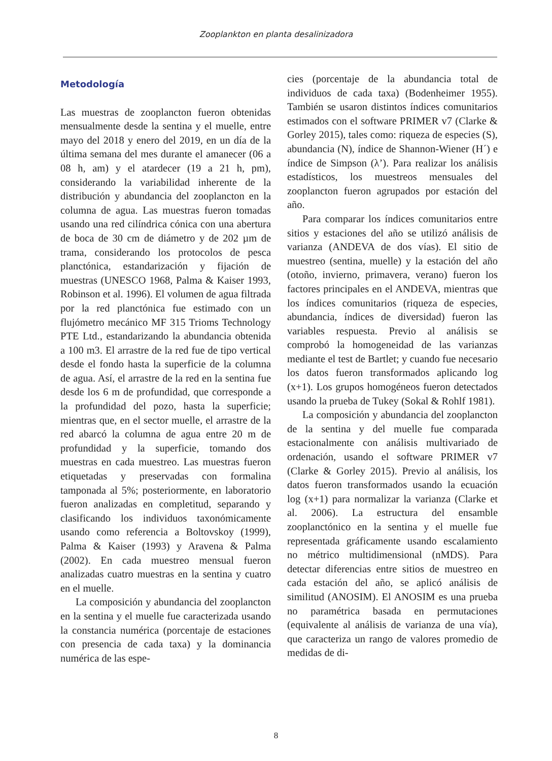Zooplankton en planta desalinizadora
Metodología
Las muestras de zooplancton fueron obtenidas mensualmente desde la sentina y el muelle, entre mayo del 2018 y enero del 2019, en un día de la última semana del mes durante el amanecer (06 a 08 h, am) y el atardecer (19 a 21 h, pm), considerando la variabilidad inherente de la distribución y abundancia del zooplancton en la columna de agua. Las muestras fueron tomadas usando una red cilíndrica cónica con una abertura de boca de 30 cm de diámetro y de 202 µm de trama, considerando los protocolos de pesca planctónica, estandarización y fijación de muestras (UNESCO 1968, Palma & Kaiser 1993, Robinson et al. 1996). El volumen de agua filtrada por la red planctónica fue estimado con un flujómetro mecánico MF 315 Trioms Technology PTE Ltd., estandarizando la abundancia obtenida a 100 m3. El arrastre de la red fue de tipo vertical desde el fondo hasta la superficie de la columna de agua. Así, el arrastre de la red en la sentina fue desde los 6 m de profundidad, que corresponde a la profundidad del pozo, hasta la superficie; mientras que, en el sector muelle, el arrastre de la red abarcó la columna de agua entre 20 m de profundidad y la superficie, tomando dos muestras en cada muestreo. Las muestras fueron etiquetadas y preservadas con formalina tamponada al 5%; posteriormente, en laboratorio fueron analizadas en completitud, separando y clasificando los individuos taxonómicamente usando como referencia a Boltovskoy (1999), Palma & Kaiser (1993) y Aravena & Palma (2002). En cada muestreo mensual fueron analizadas cuatro muestras en la sentina y cuatro en el muelle.
La composición y abundancia del zooplancton en la sentina y el muelle fue caracterizada usando la constancia numérica (porcentaje de estaciones con presencia de cada taxa) y la dominancia numérica de las espe-
cies (porcentaje de la abundancia total de individuos de cada taxa) (Bodenheimer 1955). También se usaron distintos índices comunitarios estimados con el software PRIMER v7 (Clarke & Gorley 2015), tales como: riqueza de especies (S), abundancia (N), índice de Shannon-Wiener (H´) e índice de Simpson (λ’). Para realizar los análisis estadísticos, los muestreos mensuales del zooplancton fueron agrupados por estación del año.
Para comparar los índices comunitarios entre sitios y estaciones del año se utilizó análisis de varianza (ANDEVA de dos vías). El sitio de muestreo (sentina, muelle) y la estación del año (otoño, invierno, primavera, verano) fueron los factores principales en el ANDEVA, mientras que los índices comunitarios (riqueza de especies, abundancia, índices de diversidad) fueron las variables respuesta. Previo al análisis se comprobó la homogeneidad de las varianzas mediante el test de Bartlet; y cuando fue necesario los datos fueron transformados aplicando log (x+1). Los grupos homogéneos fueron detectados usando la prueba de Tukey (Sokal & Rohlf 1981).
La composición y abundancia del zooplancton de la sentina y del muelle fue comparada estacionalmente con análisis multivariado de ordenación, usando el software PRIMER v7 (Clarke & Gorley 2015). Previo al análisis, los datos fueron transformados usando la ecuación log (x+1) para normalizar la varianza (Clarke et al. 2006). La estructura del ensamble zooplanctónico en la sentina y el muelle fue representada gráficamente usando escalamiento no métrico multidimensional (nMDS). Para detectar diferencias entre sitios de muestreo en cada estación del año, se aplicó análisis de similitud (ANOSIM). El ANOSIM es una prueba no paramétrica basada en permutaciones (equivalente al análisis de varianza de una vía), que caracteriza un rango de valores promedio de medidas de di-
8